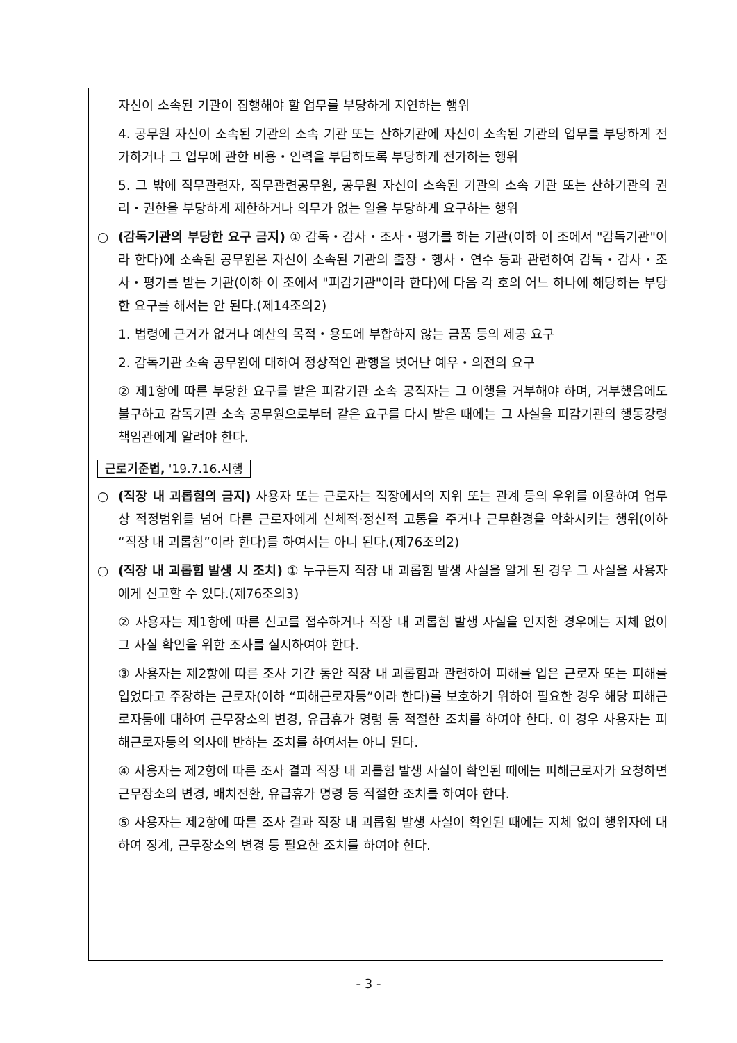자신이 소속된 기관이 집행해야 할 업무를 부당하게 지연하는 행위
4. 공무원 자신이 소속된 기관의 소속 기관 또는 산하기관에 자신이 소속된 기관의 업무를 부당하게 전가하거나 그 업무에 관한 비용・인력을 부담하도록 부당하게 전가하는 행위
5. 그 밖에 직무관련자, 직무관련공무원, 공무원 자신이 소속된 기관의 소속 기관 또는 산하기관의 권리・권한을 부당하게 제한하거나 의무가 없는 일을 부당하게 요구하는 행위
○ (감독기관의 부당한 요구 금지) ① 감독・감사・조사・평가를 하는 기관(이하 이 조에서 "감독기관"이라 한다)에 소속된 공무원은 자신이 소속된 기관의 출장・행사・연수 등과 관련하여 감독・감사・조사・평가를 받는 기관(이하 이 조에서 "피감기관"이라 한다)에 다음 각 호의 어느 하나에 해당하는 부당한 요구를 해서는 안 된다.(제14조의2)
1. 법령에 근거가 없거나 예산의 목적・용도에 부합하지 않는 금품 등의 제공 요구
2. 감독기관 소속 공무원에 대하여 정상적인 관행을 벗어난 예우・의전의 요구
② 제1항에 따른 부당한 요구를 받은 피감기관 소속 공직자는 그 이행을 거부해야 하며, 거부했음에도 불구하고 감독기관 소속 공무원으로부터 같은 요구를 다시 받은 때에는 그 사실을 피감기관의 행동강령책임관에게 알려야 한다.
근로기준법, '19.7.16.시행
○ (직장 내 괴롭힘의 금지) 사용자 또는 근로자는 직장에서의 지위 또는 관계 등의 우위를 이용하여 업무상 적정범위를 넘어 다른 근로자에게 신체적·정신적 고통을 주거나 근무환경을 악화시키는 행위(이하 “직장 내 괴롭힘”이라 한다)를 하여서는 아니 된다.(제76조의2)
○ (직장 내 괴롭힘 발생 시 조치) ① 누구든지 직장 내 괴롭힘 발생 사실을 알게 된 경우 그 사실을 사용자에게 신고할 수 있다.(제76조의3)
② 사용자는 제1항에 따른 신고를 접수하거나 직장 내 괴롭힘 발생 사실을 인지한 경우에는 지체 없이 그 사실 확인을 위한 조사를 실시하여야 한다.
③ 사용자는 제2항에 따른 조사 기간 동안 직장 내 괴롭힘과 관련하여 피해를 입은 근로자 또는 피해를 입었다고 주장하는 근로자(이하 “피해근로자등”이라 한다)를 보호하기 위하여 필요한 경우 해당 피해근로자등에 대하여 근무장소의 변경, 유급휴가 명령 등 적절한 조치를 하여야 한다. 이 경우 사용자는 피해근로자등의 의사에 반하는 조치를 하여서는 아니 된다.
④ 사용자는 제2항에 따른 조사 결과 직장 내 괴롭힘 발생 사실이 확인된 때에는 피해근로자가 요청하면 근무장소의 변경, 배치전환, 유급휴가 명령 등 적절한 조치를 하여야 한다.
⑤ 사용자는 제2항에 따른 조사 결과 직장 내 괴롭힘 발생 사실이 확인된 때에는 지체 없이 행위자에 대하여 징계, 근무장소의 변경 등 필요한 조치를 하여야 한다.
- 3 -